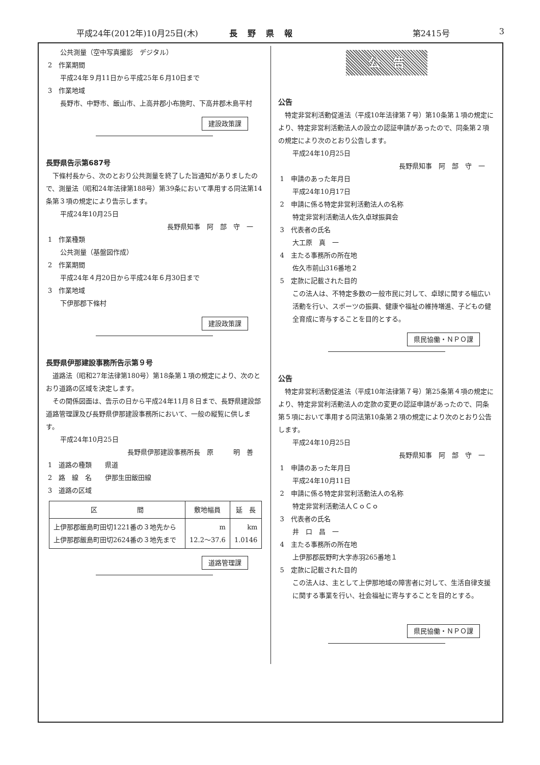平成24年(2012年)10月25日(木) 長野県報 第2415号 3
公共測量（空中写真撮影　デジタル）
2　作業期間
平成24年９月11日から平成25年６月10日まで
3　作業地域
長野市、中野市、飯山市、上高井郡小布施町、下高井郡木島平村
建設政策課
長野県告示第687号
　下條村長から、次のとおり公共測量を終了した旨通知がありましたので、測量法（昭和24年法律第188号）第39条において準用する同法第14条第３項の規定により告示します。
平成24年10月25日
長野県知事　阿　部　守　一
1　作業種類
公共測量（基盤図作成）
2　作業期間
平成24年４月20日から平成24年６月30日まで
3　作業地域
下伊那郡下條村
建設政策課
長野県伊那建設事務所告示第９号
　道路法（昭和27年法律第180号）第18条第１項の規定により、次のとおり道路の区域を決定します。
　その関係図面は、告示の日から平成24年11月８日まで、長野県建設部道路管理課及び長野県伊那建設事務所において、一般の縦覧に供します。
平成24年10月25日
長野県伊那建設事務所長　原　　　明　善
1　道路の種類　　県道
2　路　線　名　　伊那生田飯田線
3　道路の区域
| 区 間 | 敷地幅員 | 延 長 |
| --- | --- | --- |
| 上伊那郡飯島町田切1221番の３地先から 上伊那郡飯島町田切2624番の３地先まで | m 12.2～37.6 | km 1.0146 |
道路管理課
公　告
公告
　特定非営利活動促進法（平成10年法律第７号）第10条第１項の規定により、特定非営利活動法人の設立の認証申請があったので、同条第２項の規定により次のとおり公告します。
平成24年10月25日
長野県知事　阿　部　守　一
1　申請のあった年月日
平成24年10月17日
2　申請に係る特定非営利活動法人の名称
特定非営利活動法人佐久卓球振興会
3　代表者の氏名
大工原　真　一
4　主たる事務所の所在地
佐久市前山316番地２
5　定款に記載された目的
この法人は、不特定多数の一般市民に対して、卓球に関する幅広い活動を行い、スポーツの振興、健康や福祉の維持増進、子どもの健全育成に寄与することを目的とする。
県民協働・ＮＰＯ課
公告
　特定非営利活動促進法（平成10年法律第７号）第25条第４項の規定により、特定非営利活動法人の定款の変更の認証申請があったので、同条第５項において準用する同法第10条第２項の規定により次のとおり公告します。
平成24年10月25日
長野県知事　阿　部　守　一
1　申請のあった年月日
平成24年10月11日
2　申請に係る特定非営利活動法人の名称
特定非営利活動法人ＣｏＣｏ
3　代表者の氏名
井　口　昌　一
4　主たる事務所の所在地
上伊那郡辰野町大字赤羽265番地１
5　定款に記載された目的
この法人は、主として上伊那地域の障害者に対して、生活自律支援に関する事業を行い、社会福祉に寄与することを目的とする。
県民協働・ＮＰＯ課